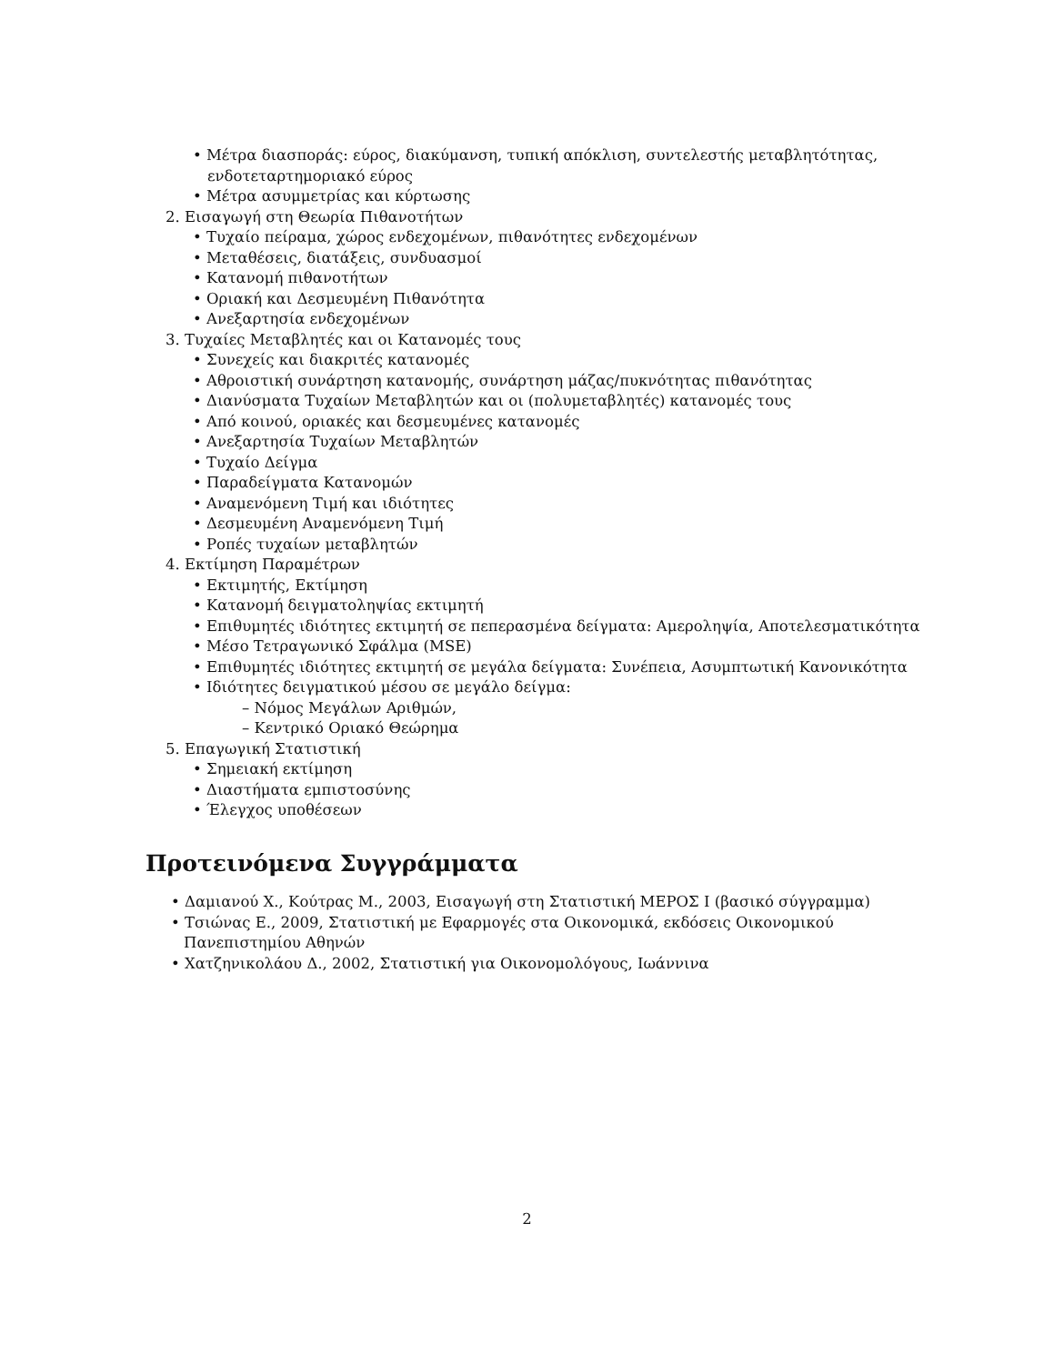• Μέτρα διασποράς: εύρος, διακύμανση, τυπική απόκλιση, συντελεστής μεταβλητότητας, ενδοτεταρτημοριακό εύρος
• Μέτρα ασυμμετρίας και κύρτωσης
2. Εισαγωγή στη Θεωρία Πιθανοτήτων
• Τυχαίο πείραμα, χώρος ενδεχομένων, πιθανότητες ενδεχομένων
• Μεταθέσεις, διατάξεις, συνδυασμοί
• Κατανομή πιθανοτήτων
• Οριακή και Δεσμευμένη Πιθανότητα
• Ανεξαρτησία ενδεχομένων
3. Τυχαίες Μεταβλητές και οι Κατανομές τους
• Συνεχείς και διακριτές κατανομές
• Αθροιστική συνάρτηση κατανομής, συνάρτηση μάζας/πυκνότητας πιθανότητας
• Διανύσματα Τυχαίων Μεταβλητών και οι (πολυμεταβλητές) κατανομές τους
• Από κοινού, οριακές και δεσμευμένες κατανομές
• Ανεξαρτησία Τυχαίων Μεταβλητών
• Τυχαίο Δείγμα
• Παραδείγματα Κατανομών
• Αναμενόμενη Τιμή και ιδιότητες
• Δεσμευμένη Αναμενόμενη Τιμή
• Ροπές τυχαίων μεταβλητών
4. Εκτίμηση Παραμέτρων
• Εκτιμητής, Εκτίμηση
• Κατανομή δειγματοληψίας εκτιμητή
• Επιθυμητές ιδιότητες εκτιμητή σε πεπερασμένα δείγματα: Αμεροληψία, Αποτελεσματικότητα
• Μέσο Τετραγωνικό Σφάλμα (MSE)
• Επιθυμητές ιδιότητες εκτιμητή σε μεγάλα δείγματα: Συνέπεια, Ασυμπτωτική Κανονικότητα
• Ιδιότητες δειγματικού μέσου σε μεγάλο δείγμα:
– Νόμος Μεγάλων Αριθμών,
– Κεντρικό Οριακό Θεώρημα
5. Επαγωγική Στατιστική
• Σημειακή εκτίμηση
• Διαστήματα εμπιστοσύνης
• Έλεγχος υποθέσεων
Προτεινόμενα Συγγράμματα
• Δαμιανού Χ., Κούτρας Μ., 2003, Εισαγωγή στη Στατιστική ΜΕΡΟΣ Ι (βασικό σύγγραμμα)
• Τσιώνας Ε., 2009, Στατιστική με Εφαρμογές στα Οικονομικά, εκδόσεις Οικονομικού Πανεπιστημίου Αθηνών
• Χατζηνικολάου Δ., 2002, Στατιστική για Οικονομολόγους, Ιωάννινα
2